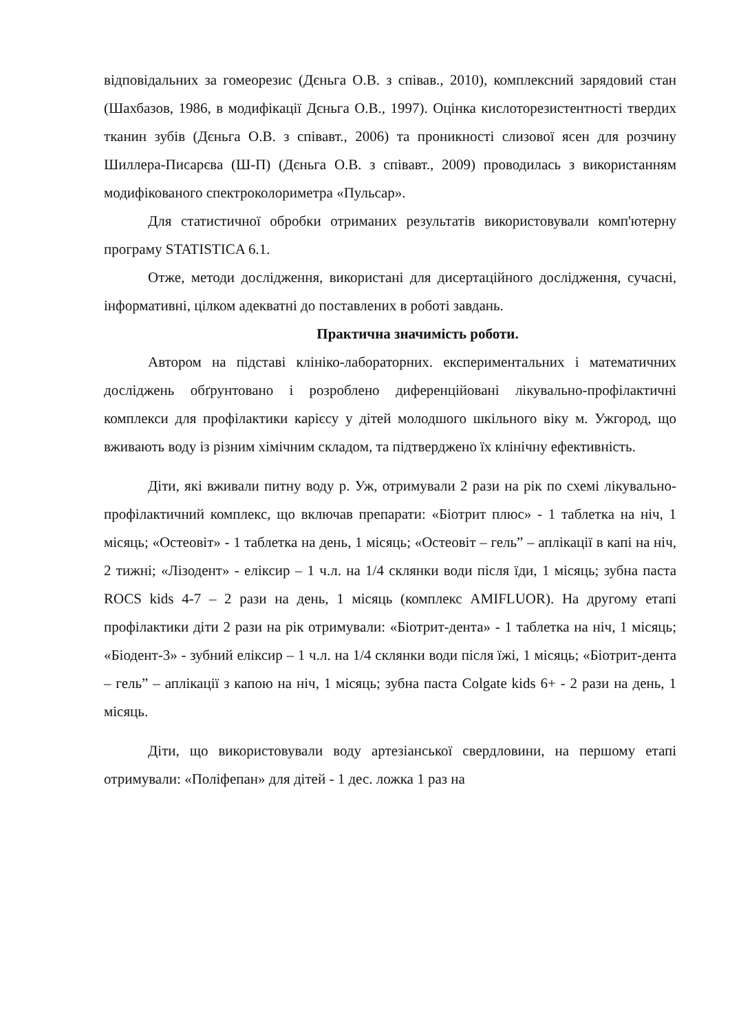відповідальних за гомеорезис (Дєньга О.В. з співав., 2010), комплексний зарядовий стан (Шахбазов, 1986, в модифікації Дєньга О.В., 1997). Оцінка кислоторезистентності твердих тканин зубів (Дєньга О.В. з співавт., 2006) та проникності слизової ясен для розчину Шиллера-Писарєва (Ш-П) (Дєньга О.В. з співавт., 2009) проводилась з використанням модифікованого спектроколориметра «Пульсар».
Для статистичної обробки отриманих результатів використовували комп'ютерну програму STATISTICA 6.1.
Отже, методи дослідження, використані для дисертаційного дослідження, сучасні, інформативні, цілком адекватні до поставлених в роботі завдань.
Практична значимість роботи.
Автором на підставі клініко-лабораторних. експериментальних і математичних досліджень обґрунтовано і розроблено диференційовані лікувально-профілактичні комплекси для профілактики карієсу у дітей молодшого шкільного віку м. Ужгород, що вживають воду із різним хімічним складом, та підтверджено їх клінічну ефективність.
Діти, які вживали питну воду р. Уж, отримували 2 рази на рік по схемі лікувально-профілактичний комплекс, що включав препарати: «Біотрит плюс» - 1 таблетка на ніч, 1 місяць; «Остеовіт» - 1 таблетка на день, 1 місяць; «Остеовіт – гель” – аплікації в капі на ніч, 2 тижні; «Лізодент» - еліксир – 1 ч.л. на 1/4 склянки води після їди, 1 місяць; зубна паста ROCS kids 4-7 – 2 рази на день, 1 місяць (комплекс AMIFLUOR). На другому етапі профілактики діти 2 рази на рік отримували: «Біотрит-дента» - 1 таблетка на ніч, 1 місяць; «Біодент-3» - зубний еліксир – 1 ч.л. на 1/4 склянки води після їжі, 1 місяць; «Біотрит-дента – гель” – аплікації з капою на ніч, 1 місяць; зубна паста Colgate kids 6+ - 2 рази на день, 1 місяць.
Діти, що використовували воду артезіанської свердловини, на першому етапі отримували: «Поліфепан» для дітей - 1 дес. ложка 1 раз на